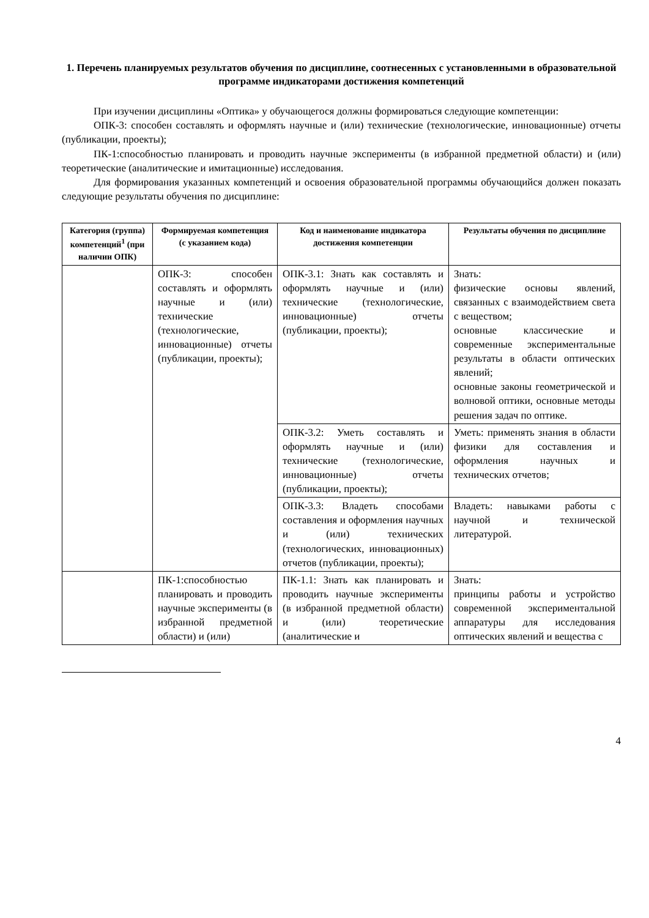1. Перечень планируемых результатов обучения по дисциплине, соотнесенных с установленными в образовательной программе индикаторами достижения компетенций
При изучении дисциплины «Оптика» у обучающегося должны формироваться следующие компетенции:
ОПК-3: способен составлять и оформлять научные и (или) технические (технологические, инновационные) отчеты (публикации, проекты);
ПК-1:способностью планировать и проводить научные эксперименты (в избранной предметной области) и (или) теоретические (аналитические и имитационные) исследования.
Для формирования указанных компетенций и освоения образовательной программы обучающийся должен показать следующие результаты обучения по дисциплине:
| Категория (группа) компетенций<sup>1</sup> (при наличии ОПК) | Формируемая компетенция (с указанием кода) | Код и наименование индикатора достижения компетенции | Результаты обучения по дисциплине |
| --- | --- | --- | --- |
| | ОПК-3: способен составлять и оформлять научные и (или) технические (технологические, инновационные) отчеты (публикации, проекты); | ОПК-3.1: Знать как составлять и оформлять научные и (или) технические (технологические, инновационные) отчеты (публикации, проекты); | Знать: физические основы явлений, связанных с взаимодействием света с веществом; основные классические и современные экспериментальные результаты в области оптических явлений; основные законы геометрической и волновой оптики, основные методы решения задач по оптике. |
| | | ОПК-3.2: Уметь составлять и оформлять научные и (или) технические (технологические, инновационные) отчеты (публикации, проекты); | Уметь: применять знания в области физики для составления и оформления научных и технических отчетов; |
| | | ОПК-3.3: Владеть способами составления и оформления научных и (или) технических (технологических, инновационных) отчетов (публикации, проекты); | Владеть: навыками работы с научной и технической литературой. |
| | ПК-1:способностью планировать и проводить научные эксперименты (в избранной предметной области) и (или) | ПК-1.1: Знать как планировать и проводить научные эксперименты (в избранной предметной области) и (или) теоретические (аналитические и | Знать: принципы работы и устройство современной экспериментальной аппаратуры для исследования оптических явлений и вещества с |
4